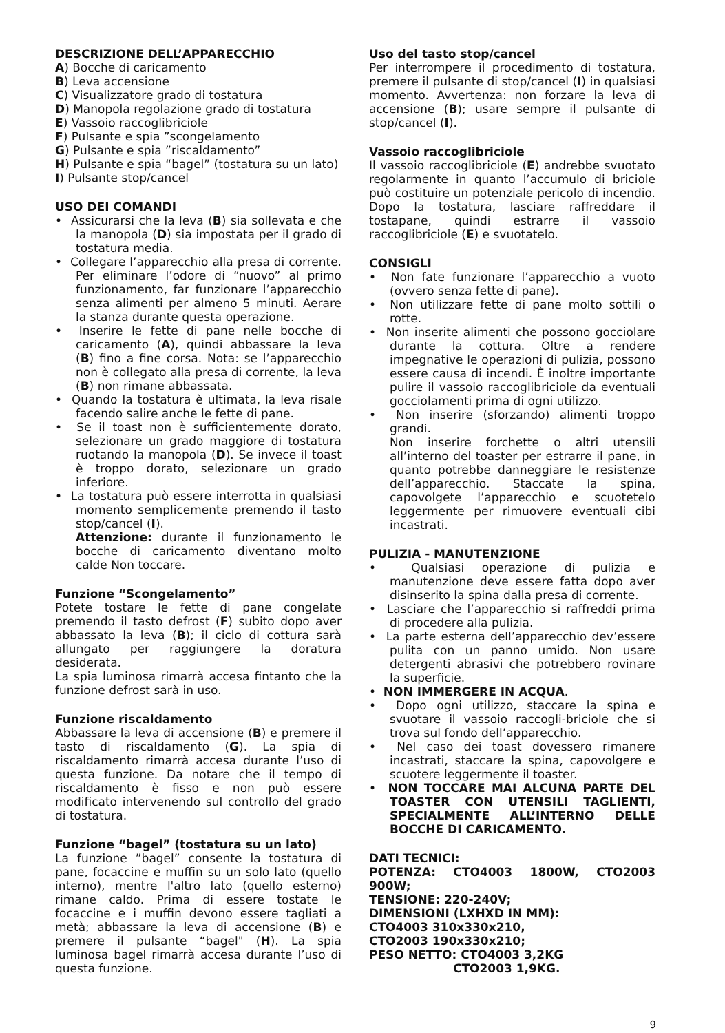DESCRIZIONE DELL’APPARECCHIO
A) Bocche di caricamento
B) Leva accensione
C) Visualizzatore grado di tostatura
D) Manopola regolazione grado di tostatura
E) Vassoio raccoglibriciole
F) Pulsante e spia ”scongelamento
G) Pulsante e spia ”riscaldamento”
H) Pulsante e spia “bagel” (tostatura su un lato)
I) Pulsante stop/cancel
USO DEI COMANDI
• Assicurarsi che la leva (B) sia sollevata e che la manopola (D) sia impostata per il grado di tostatura media.
• Collegare l’apparecchio alla presa di corrente. Per eliminare l’odore di “nuovo” al primo funzionamento, far funzionare l’apparecchio senza alimenti per almeno 5 minuti. Aerare la stanza durante questa operazione.
• Inserire le fette di pane nelle bocche di caricamento (A), quindi abbassare la leva (B) fino a fine corsa. Nota: se l’apparecchio non è collegato alla presa di corrente, la leva (B) non rimane abbassata.
• Quando la tostatura è ultimata, la leva risale facendo salire anche le fette di pane.
• Se il toast non è sufficientemente dorato, selezionare un grado maggiore di tostatura ruotando la manopola (D). Se invece il toast è troppo dorato, selezionare un grado inferiore.
• La tostatura può essere interrotta in qualsiasi momento semplicemente premendo il tasto stop/cancel (I).
Attenzione: durante il funzionamento le bocche di caricamento diventano molto calde Non toccare.
Funzione “Scongelamento”
Potete tostare le fette di pane congelate premendo il tasto defrost (F) subito dopo aver abbassato la leva (B); il ciclo di cottura sarà allungato per raggiungere la doratura desiderata.
La spia luminosa rimarrà accesa fintanto che la funzione defrost sarà in uso.
Funzione riscaldamento
Abbassare la leva di accensione (B) e premere il tasto di riscaldamento (G). La spia di riscaldamento rimarrà accesa durante l’uso di questa funzione. Da notare che il tempo di riscaldamento è fisso e non può essere modificato intervenendo sul controllo del grado di tostatura.
Funzione “bagel” (tostatura su un lato)
La funzione ”bagel” consente la tostatura di pane, focaccine e muffin su un solo lato (quello interno), mentre l'altro lato (quello esterno) rimane caldo. Prima di essere tostate le focaccine e i muffin devono essere tagliati a metà; abbassare la leva di accensione (B) e premere il pulsante “bagel" (H). La spia luminosa bagel rimarrà accesa durante l’uso di questa funzione.
Uso del tasto stop/cancel
Per interrompere il procedimento di tostatura, premere il pulsante di stop/cancel (I) in qualsiasi momento. Avvertenza: non forzare la leva di accensione (B); usare sempre il pulsante di stop/cancel (I).
Vassoio raccoglibriciole
Il vassoio raccoglibriciole (E) andrebbe svuotato regolarmente in quanto l’accumulo di briciole può costituire un potenziale pericolo di incendio. Dopo la tostatura, lasciare raffreddare il tostapane, quindi estrarre il vassoio raccoglibriciole (E) e svuotatelo.
CONSIGLI
• Non fate funzionare l’apparecchio a vuoto (ovvero senza fette di pane).
• Non utilizzare fette di pane molto sottili o rotte.
• Non inserite alimenti che possono gocciolare durante la cottura. Oltre a rendere impegnative le operazioni di pulizia, possono essere causa di incendi. È inoltre importante pulire il vassoio raccoglibriciole da eventuali gocciolamenti prima di ogni utilizzo.
• Non inserire (sforzando) alimenti troppo grandi.
Non inserire forchette o altri utensili all’interno del toaster per estrarre il pane, in quanto potrebbe danneggiare le resistenze dell’apparecchio. Staccate la spina, capovolgete l’apparecchio e scuotetelo leggermente per rimuovere eventuali cibi incastrati.
PULIZIA - MANUTENZIONE
• Qualsiasi operazione di pulizia e manutenzione deve essere fatta dopo aver disinserito la spina dalla presa di corrente.
• Lasciare che l’apparecchio si raffreddi prima di procedere alla pulizia.
• La parte esterna dell’apparecchio dev’essere pulita con un panno umido. Non usare detergenti abrasivi che potrebbero rovinare la superficie.
• NON IMMERGERE IN ACQUA.
• Dopo ogni utilizzo, staccare la spina e svuotare il vassoio raccogli-briciole che si trova sul fondo dell’apparecchio.
• Nel caso dei toast dovessero rimanere incastrati, staccare la spina, capovolgere e scuotere leggermente il toaster.
• NON TOCCARE MAI ALCUNA PARTE DEL TOASTER CON UTENSILI TAGLIENTI, SPECIALMENTE ALL’INTERNO DELLE BOCCHE DI CARICAMENTO.
DATI TECNICI:
POTENZA: CTO4003 1800W, CTO2003 900W;
TENSIONE: 220-240V;
DIMENSIONI (LXHXD IN MM):
CTO4003 310x330x210,
CTO2003 190x330x210;
PESO NETTO: CTO4003 3,2KG
CTO2003 1,9KG.
9